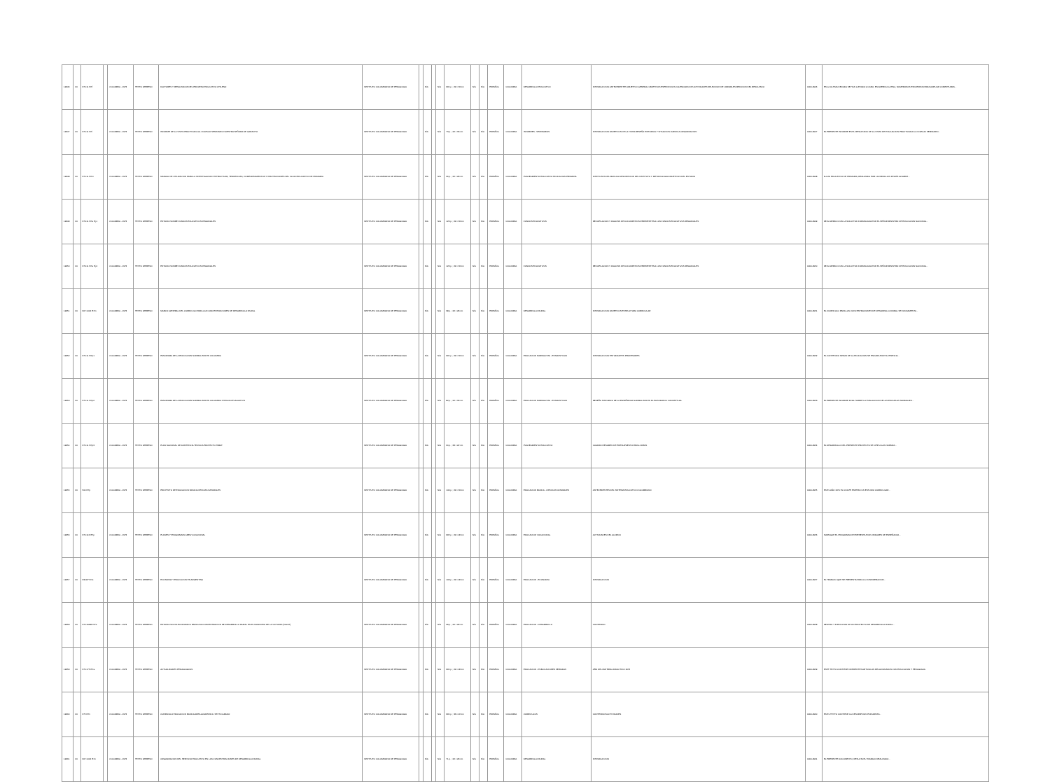| 12946 | 24 | 370.11 I57f | | COLOMBIA - 1973 | TEXTO IMPRESO | FACTORES Y RESULTADOS DEL PROCESO EDUCATIVO CHILENO | INSTITUTO COLOMBIANO DE PEDAGOGIA | | N/A | | N/A | ##4 p. ; 22 x 33 cm | N/A | N/A | ESPAÑOL | COLOMBIA | DESARROLLO EDUCATIVO | INTRODUCCION ANTECEDENTES OBJETIVO GENERAL OBJETIVOS ESPECIFICOS CALENDARIO DE ACTIVIDADES SELECCION DE VARIABLES MEDICION DEL RESULTADO | 0000-2946 | EN LA ULTIMA DECADA SE HAN LLEVADO A CABO, EN AMERICA LATINA, NUMEROSOS ESFUERZOS PARA AMPLIAR COBERTURAS... |
| 12947 | 24 | 370.11 I57i | | COLOMBIA - 1973 | TEXTO IMPRESO | INFORME DE LA VISITA PRACTICADA AL COLEGIO SEMINARIO NUESTRA SEÑORA DE GARAVITO | INSTITUTO COLOMBIANO DE PEDAGOGIA | | N/A | | N/A | 73 p. ; 22 x 33 cm | N/A | N/A | ESPAÑOL | COLOMBIA | INFORMES - SEMINARIOS | INTRODUCCION OBJETIVOS DE LA VISITA RESEÑA HISTORICA Y SITUACION JURIDICA ORGANIZACION | 0000-2947 | EL PRESENTE INFORME ES EL RESULTADO DE LA VISITA DE EVALUACION PRACTICADA AL COLEGIO SEMINARIO... |
| 12948 | 24 | 370.11 I57m | | COLOMBIA - 1973 | TEXTO IMPRESO | MANUAL DE UTILIZACION PARA LA INVESTIGACION: ESTRUCTURA, TENDENCIAS, COMPORTAMIENTOS Y PROYECCIONES DEL FLUJO EDUCATIVO DE PRIMARIA | INSTITUTO COLOMBIANO DE PEDAGOGIA | | N/A | | N/A | 36 p. ; 22 x 28 cm | N/A | N/A | ESPAÑOL | COLOMBIA | PLANEAMIENTO EDUCATIVO EDUCACION PRIMARIA | INSTITUTOS DEL MANUAL DESCRIPCION DEL INSTITUTO Y METODOLOGIA OBJETIVOS DEL ESTUDIO | 0000-2948 | FLUJO EDUCATIVO DE PRIMARIA, REALIZADA POR LA FIRMA LUIS FELIPE ALVAREZ... |
| 12949 | 24 | 379.11 I57e Ej.1 | | COLOMBIA - 1973 | TEXTO IMPRESO | ESTUDIO SOBRE FONDOS EDUCATIVOS REGIONALES | INSTITUTO COLOMBIANO DE PEDAGOGIA | | N/A | | N/A | 123 p. ; 22 x 33 cm | N/A | N/A | ESPAÑOL | COLOMBIA | FONDOS EDUCATIVOS | RECOPILACION Y ANALISIS DE DOCUMENTOS REFERENTES A LOS FONDOS EDUCATIVOS REGIONALES | 0000-2949 | DE ACUERDO CON LA SOLICITUD FORMULADA POR EL SEÑOR MINISTRO DE EDUCACION NACIONAL... |
| 12950 | 24 | 379.11 I57e Ej.2 | | COLOMBIA - 1973 | TEXTO IMPRESO | ESTUDIO SOBRE FONDOS EDUCATIVOS REGIONALES | INSTITUTO COLOMBIANO DE PEDAGOGIA | | N/A | | N/A | 123 p. ; 22 x 33 cm | N/A | N/A | ESPAÑOL | COLOMBIA | FONDOS EDUCATIVOS | RECOPILACION Y ANALISIS DE DOCUMENTOS REFERENTES A LOS FONDOS EDUCATIVOS REGIONALES | 0000-2950 | DE ACUERDO CON LA SOLICITUD FORMULADA POR EL SEÑOR MINISTRO DE EDUCACION NACIONAL... |
| 12951 | 24 | 307.1412 I57m | | COLOMBIA - 1973 | TEXTO IMPRESO | MARCO GENERAL DEL CURRICULO PARA LAS CONCENTRACIONES DE DESARROLLO RURAL | INSTITUTO COLOMBIANO DE PEDAGOGIA | | N/A | | N/A | 38 p. ; 22 x 28 cm | N/A | N/A | ESPAÑOL | COLOMBIA | DESARROLLO RURAL | INTRODUCCION OBJETIVOS ESTRUCTURA CURRICULAR | 0000-2951 | EL CURRICULO PARA LAS CONCENTRACIONES DE DESARROLLO RURAL SE FUNDAMENTA... |
| 12952 | 24 | 370.11 I57p1 | | COLOMBIA - 1973 | TEXTO IMPRESO | PANORAMA DE LA EDUCACION NORMALISTA EN COLOMBIA | INSTITUTO COLOMBIANO DE PEDAGOGIA | | N/A | | N/A | ##4 p. ; 22 x 33 cm | N/A | N/A | ESPAÑOL | COLOMBIA | EDUCACION NORMALISTA - ESTADISTICAS | INTRODUCCION ESTUDIANTES PROFESORES | 0000-2952 | EL CONTENIDO MISMO DE LA EDUCACION SE ENCARA POR SU ESENCIA... |
| 12953 | 24 | 370.11 I57p2 | | COLOMBIA - 1973 | TEXTO IMPRESO | PANORAMA DE LA EDUCACION NORMALISTA EN COLOMBIA: ESTUDIO EVALUATIVO | INSTITUTO COLOMBIANO DE PEDAGOGIA | | N/A | | N/A | 82 p. ; 22 x 33 cm | N/A | N/A | ESPAÑOL | COLOMBIA | EDUCACION NORMALISTA - ESTADISTICAS | RESEÑA HISTORICA DE LA ENSEÑANZA NORMALISTA EN EL PAIS MARCO CONCEPTUAL | 0000-2953 | EL PRESENTE INFORME FINAL SOBRE LA EVALUACION DE LAS ESCUELAS NORMALES... |
| 12954 | 24 | 370.11 I57p3 | | COLOMBIA - 1973 | TEXTO IMPRESO | PLAN NACIONAL DE ASISTENCIA TECNICA PROYECTO HIMAT | INSTITUTO COLOMBIANO DE PEDAGOGIA | | N/A | | N/A | 60 p. ; 33 x 22 cm | N/A | N/A | ESPAÑOL | COLOMBIA | PLANEAMIENTO EDUCATIVO | CUADRO RESUMEN DE PRESUPUESTO PARA 4 AÑOS | 0000-2954 | EL DESARROLLO DEL PRESENTE PROYECTO SE CIÑE A LAS NORMAS... |
| 12955 | 24 | 500 I57p | | COLOMBIA - 1973 | TEXTO IMPRESO | PROYECTO DE EDUCACION BASICA CIENCIAS NATURALES | INSTITUTO COLOMBIANO DE PEDAGOGIA | | N/A | | N/A | 149 p. ; 22 x 33 cm | N/A | N/A | ESPAÑOL | COLOMBIA | EDUCACION BASICA - CIENCIAS NATURALES | ANTECEDENTES DEL SISTEMA EDUCATIVO COLOMBIANO | 0000-2955 | EN EL AÑO 1971 EL ICOLPE EMPEZO UN ESTUDIO CURRICULAR... |
| 12956 | 24 | 370.113 I57p | | COLOMBIA - 1973 | TEXTO IMPRESO | PLANES Y PROGRAMAS AREA VOCACIONAL | INSTITUTO COLOMBIANO DE PEDAGOGIA | | N/A | | N/A | ### p. ; 22 x 28 cm | N/A | N/A | ESPAÑOL | COLOMBIA | EDUCACION VOCACIONAL | ACTIVIDADES DEL ALUMNO | 0000-2956 | SUBSIGUE EL PROGRAMA DE PRESENTA POR UNIDADES DE ENSEÑANZA... |
| 12957 | 24 | 330.87 I57e | | COLOMBIA - 1973 | TEXTO IMPRESO | ECONOMIA Y EDUCACION EN ARGENTINA | INSTITUTO COLOMBIANO DE PEDAGOGIA | | N/A | | N/A | 108 p. ; 22 x 28 cm | N/A | N/A | ESPAÑOL | COLOMBIA | EDUCACION - ECONOMIA | INTRODUCCION | 0000-2957 | EL TRABAJO QUE SE PRESENTA PARA LA CONSIDERACION... |
| 12958 | 24 | 370.19346 I57e | | COLOMBIA - 1973 | TEXTO IMPRESO | ESTUDIO SOCIO-ECONOMICO PARA UNA CONCENTRACION DE DESARROLLO RURAL EN EL MUNICIPIO DE LA VICTORIA (VALLE) | INSTITUTO COLOMBIANO DE PEDAGOGIA | | N/A | | N/A | 39 p. ; 22 x 28 cm | N/A | N/A | ESPAÑOL | COLOMBIA | EDUCACION - DESARROLLO | CONTENIDO | 0000-2958 | DENTRO Y EJECUCION DE UN PROYECTO DE DESARROLLO RURAL... |
| 12959 | 24 | 370.175 I57a | | COLOMBIA - 1973 | TEXTO IMPRESO | ACTUALIDADES PEDAGOGICAS | INSTITUTO COLOMBIANO DE PEDAGOGIA | | N/A | | N/A | ##4 p. ; 22 x 28 cm | N/A | N/A | ESPAÑOL | COLOMBIA | EDUCACION - PUBLICACIONES SERIADAS | AÑO DEL MATERIAL DIDACTICO 1976 | 0000-2959 | ESTE TEXTO CONTIENE DIFERENTES ARTICULOS RELACIONADOS CON EDUCACION Y PEDAGOGIA. |
| 12960 | 24 | 375 I57c | | COLOMBIA - 1973 | TEXTO IMPRESO | CURRICULO EDUCACION BASICA AREA ACADEMICA: SEXTO GRADO | INSTITUTO COLOMBIANO DE PEDAGOGIA | | N/A | | N/A | ##4 p. ; 33 x 22 cm | N/A | N/A | ESPAÑOL | COLOMBIA | CURRICULOS | CONTENIDOS ACTIVIDADES | 0000-2960 | EN EL TEXTO CONTIENE LA DESCRIPCION POR AREAS... |
| 12961 | 24 | 307.1412 I57o | | COLOMBIA - 1973 | TEXTO IMPRESO | ORGANIZACION DEL SERVICIO EDUCATIVO EN LAS CONCENTRACIONES DE DESARROLLO RURAL | INSTITUTO COLOMBIANO DE PEDAGOGIA | | N/A | | N/A | 71 p. ; 22 x 28 cm | N/A | N/A | ESPAÑOL | COLOMBIA | DESARROLLO RURAL | INTRODUCCION | 0000-2961 | EL PRESENTE DOCUMENTO, RESULTA EL TRABAJO REALIZADO... |